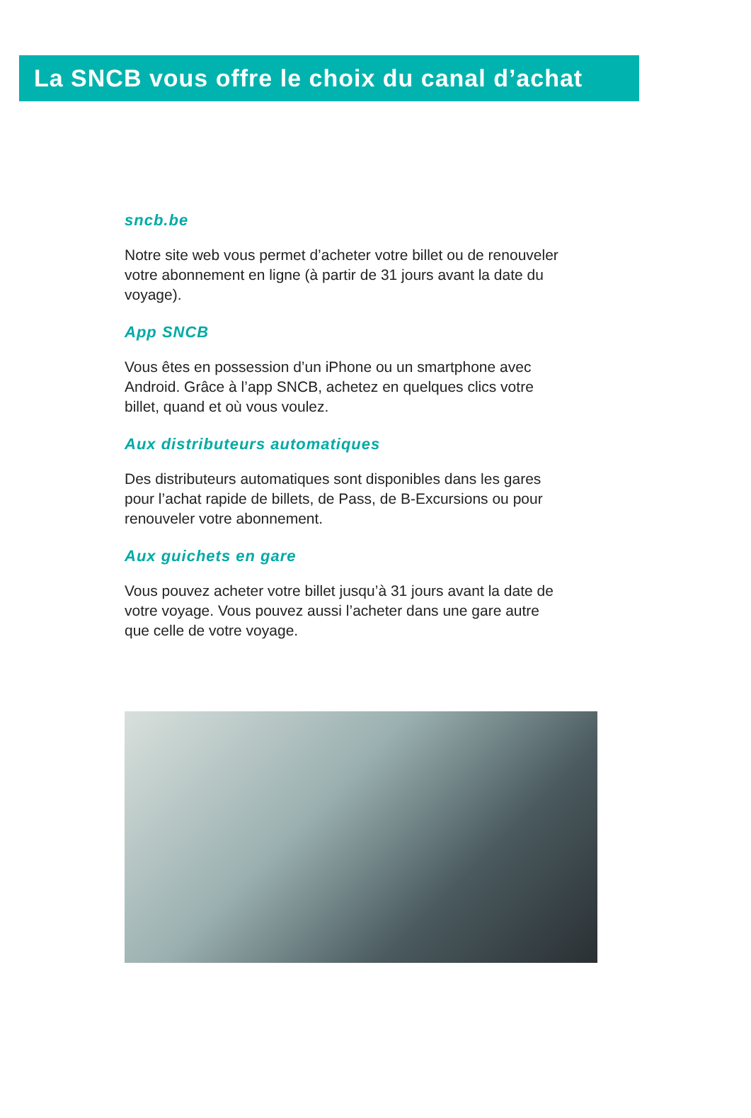La SNCB vous offre le choix du canal d’achat
sncb.be
Notre site web vous permet d’acheter votre billet ou de renouveler votre abonnement en ligne (à partir de 31 jours avant la date du voyage).
App SNCB
Vous êtes en possession d’un iPhone ou un smartphone avec Android. Grâce à l’app SNCB, achetez en quelques clics votre billet, quand et où vous voulez.
Aux distributeurs automatiques
Des distributeurs automatiques sont disponibles dans les gares pour l’achat rapide de billets, de Pass, de B-Excursions ou pour renouveler votre abonnement.
Aux guichets en gare
Vous pouvez acheter votre billet jusqu’à 31 jours avant la date de votre voyage. Vous pouvez aussi l’acheter dans une gare autre que celle de votre voyage.